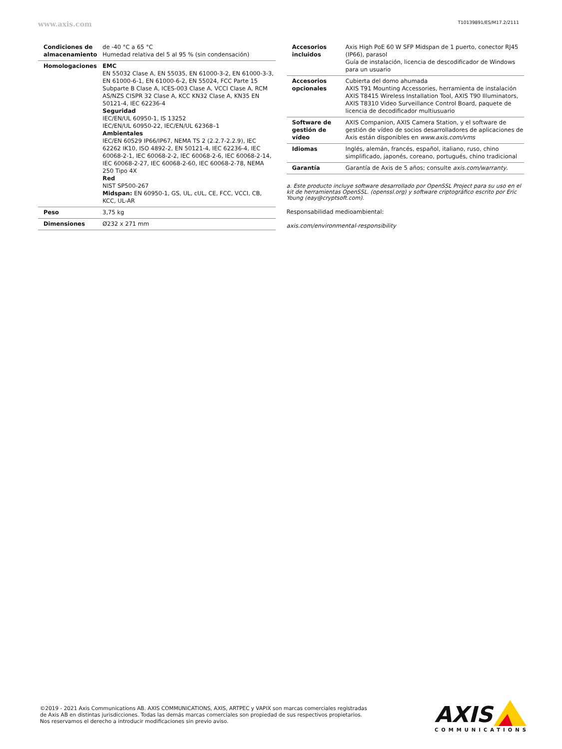www.axis.com T10139891/ES/M17.2/2111
| Condiciones de almacenamiento | de -40 °C a 65 °C Humedad relativa del 5 al 95 % (sin condensación) |
| Homologaciones | EMC EN 55032 Clase A, EN 55035, EN 61000-3-2, EN 61000-3-3, EN 61000-6-1, EN 61000-6-2, EN 55024, FCC Parte 15 Subparte B Clase A, ICES-003 Clase A, VCCI Clase A, RCM AS/NZS CISPR 32 Clase A, KCC KN32 Clase A, KN35 EN 50121-4, IEC 62236-4 Seguridad IEC/EN/UL 60950-1, IS 13252 IEC/EN/UL 60950-22, IEC/EN/UL 62368–1 Ambientales IEC/EN 60529 IP66/IP67, NEMA TS 2 (2.2.7-2.2.9), IEC 62262 IK10, ISO 4892-2, EN 50121-4, IEC 62236-4, IEC 60068-2-1, IEC 60068-2-2, IEC 60068-2-6, IEC 60068-2-14, IEC 60068-2-27, IEC 60068-2-60, IEC 60068-2-78, NEMA 250 Tipo 4X Red NIST SP500-267 Midspan: EN 60950-1, GS, UL, cUL, CE, FCC, VCCI, CB, KCC, UL-AR |
| Peso | 3,75 kg |
| Dimensiones | Ø232 x 271 mm |
| Accesorios incluidos | Axis High PoE 60 W SFP Midspan de 1 puerto, conector RJ45 (IP66), parasol Guía de instalación, licencia de descodificador de Windows para un usuario |
| Accesorios opcionales | Cubierta del domo ahumada AXIS T91 Mounting Accessories, herramienta de instalación AXIS T8415 Wireless Installation Tool, AXIS T90 Illuminators, AXIS T8310 Video Surveillance Control Board, paquete de licencia de decodificador multiusuario |
| Software de gestión de vídeo | AXIS Companion, AXIS Camera Station, y el software de gestión de vídeo de socios desarrolladores de aplicaciones de Axis están disponibles en www.axis.com/vms |
| Idiomas | Inglés, alemán, francés, español, italiano, ruso, chino simplificado, japonés, coreano, portugués, chino tradicional |
| Garantía | Garantía de Axis de 5 años; consulte axis.com/warranty . |
a. Este producto incluye software desarrollado por OpenSSL Project para su uso en el kit de herramientas OpenSSL. (openssl.org) y software criptográfico escrito por Eric Young (eay@cryptsoft.com).
Responsabilidad medioambiental:
axis.com/environmental-responsibility
©2019 - 2021 Axis Communications AB. AXIS COMMUNICATIONS, AXIS, ARTPEC y VAPIX son marcas comerciales registradas de Axis AB en distintas jurisdicciones. Todas las demás marcas comerciales son propiedad de sus respectivos propietarios. Nos reservamos el derecho a introducir modificaciones sin previo aviso.
AXIS
COMMUNICATIONS